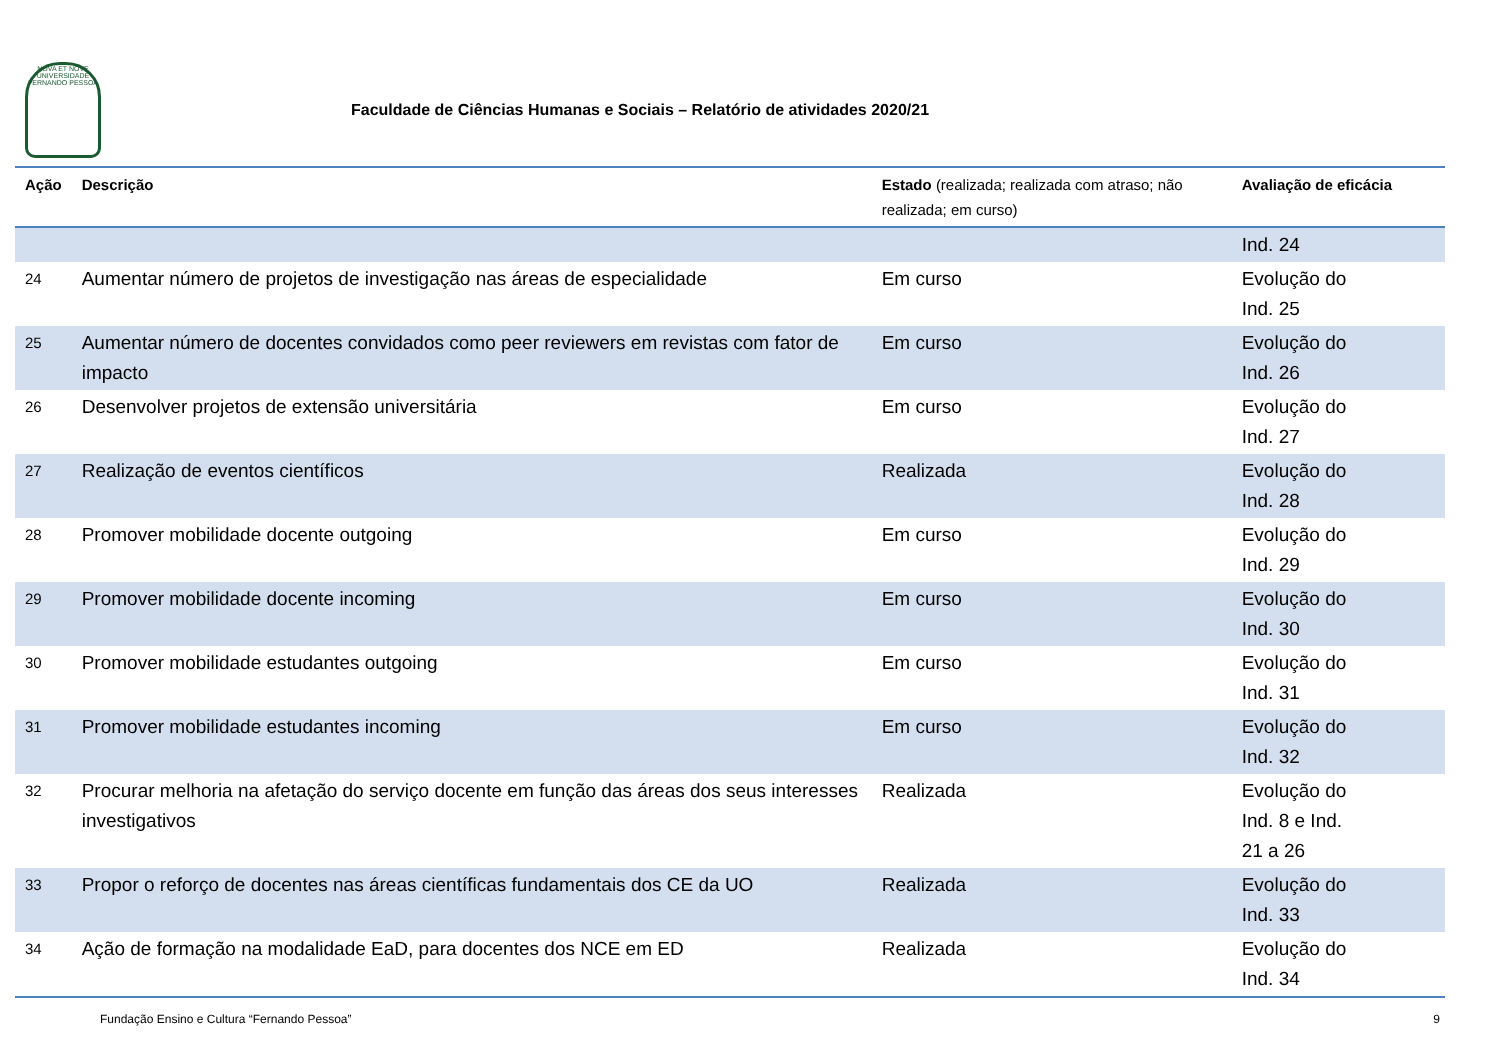NOVA ET NOVE
UNIVERSIDADE FERNANDO PESSOA
Faculdade de Ciências Humanas e Sociais – Relatório de atividades 2020/21
| Ação | Descrição | Estado (realizada; realizada com atraso; não realizada; em curso) | Avaliação de eficácia |
| --- | --- | --- | --- |
| | | | Ind. 24 |
| 24 | Aumentar número de projetos de investigação nas áreas de especialidade | Em curso | Evolução do Ind. 25 |
| 25 | Aumentar número de docentes convidados como peer reviewers em revistas com fator de impacto | Em curso | Evolução do Ind. 26 |
| 26 | Desenvolver projetos de extensão universitária | Em curso | Evolução do Ind. 27 |
| 27 | Realização de eventos científicos | Realizada | Evolução do Ind. 28 |
| 28 | Promover mobilidade docente outgoing | Em curso | Evolução do Ind. 29 |
| 29 | Promover mobilidade docente incoming | Em curso | Evolução do Ind. 30 |
| 30 | Promover mobilidade estudantes outgoing | Em curso | Evolução do Ind. 31 |
| 31 | Promover mobilidade estudantes incoming | Em curso | Evolução do Ind. 32 |
| 32 | Procurar melhoria na afetação do serviço docente em função das áreas dos seus interesses investigativos | Realizada | Evolução do Ind. 8 e Ind. 21 a 26 |
| 33 | Propor o reforço de docentes nas áreas científicas fundamentais dos CE da UO | Realizada | Evolução do Ind. 33 |
| 34 | Ação de formação na modalidade EaD, para docentes dos NCE em ED | Realizada | Evolução do Ind. 34 |
Fundação Ensino e Cultura “Fernando Pessoa” 9